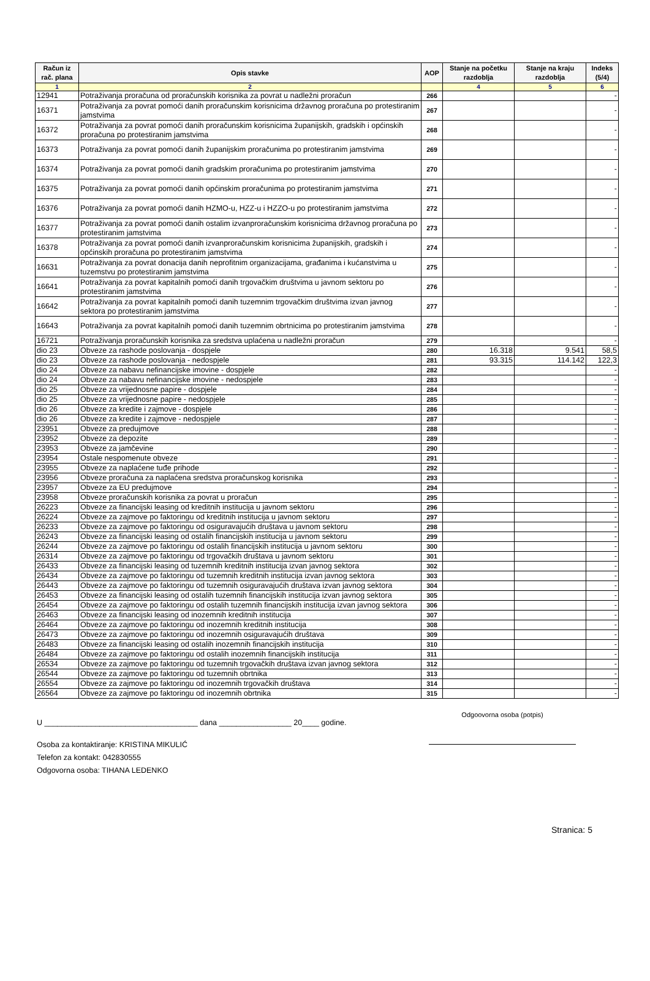| Račun iz rač. plana | Opis stavke | AOP | Stanje na početku razdoblja | Stanje na kraju razdoblja | Indeks (5/4) |
| --- | --- | --- | --- | --- | --- |
| 1 | 2 | | 4 | 5 | 6 |
| 12941 | Potraživanja proračuna od proračunskih korisnika za povrat u nadležni proračun | 266 | | | - |
| 16371 | Potraživanja za povrat pomoći danih proračunskim korisnicima državnog proračuna po protestiranim jamstvima | 267 | | | - |
| 16372 | Potraživanja za povrat pomoći danih proračunskim korisnicima županijskih, gradskih i općinskih proračuna po protestiranim jamstvima | 268 | | | - |
| 16373 | Potraživanja za povrat pomoći danih županijskim proračunima po protestiranim jamstvima | 269 | | | - |
| 16374 | Potraživanja za povrat pomoći danih gradskim proračunima po protestiranim jamstvima | 270 | | | - |
| 16375 | Potraživanja za povrat pomoći danih općinskim proračunima po protestiranim jamstvima | 271 | | | - |
| 16376 | Potraživanja za povrat pomoći danih HZMO-u, HZZ-u i HZZO-u po protestiranim jamstvima | 272 | | | - |
| 16377 | Potraživanja za povrat pomoći danih ostalim izvanproračunskim korisnicima državnog proračuna po protestiranim jamstvima | 273 | | | - |
| 16378 | Potraživanja za povrat pomoći danih izvanproračunskim korisnicima županijskih, gradskih i općinskih proračuna po protestiranim jamstvima | 274 | | | - |
| 16631 | Potraživanja za povrat donacija danih neprofitnim organizacijama, građanima i kućanstvima u tuzemstvu po protestiranim jamstvima | 275 | | | - |
| 16641 | Potraživanja za povrat kapitalnih pomoći danih trgovačkim društvima u javnom sektoru po protestiranim jamstvima | 276 | | | - |
| 16642 | Potraživanja za povrat kapitalnih pomoći danih tuzemnim trgovačkim društvima izvan javnog sektora po protestiranim jamstvima | 277 | | | - |
| 16643 | Potraživanja za povrat kapitalnih pomoći danih tuzemnim obrtnicima po protestiranim jamstvima | 278 | | | - |
| 16721 | Potraživanja proračunskih korisnika za sredstva uplaćena u nadležni proračun | 279 | | | - |
| dio 23 | Obveze za rashode poslovanja - dospjele | 280 | 16.318 | 9.541 | 58,5 |
| dio 23 | Obveze za rashode poslovanja - nedospjele | 281 | 93.315 | 114.142 | 122,3 |
| dio 24 | Obveze za nabavu nefinancijske imovine - dospjele | 282 | | | - |
| dio 24 | Obveze za nabavu nefinancijske imovine - nedospjele | 283 | | | - |
| dio 25 | Obveze za vrijednosne papire - dospjele | 284 | | | - |
| dio 25 | Obveze za vrijednosne papire - nedospjele | 285 | | | - |
| dio 26 | Obveze za kredite i zajmove - dospjele | 286 | | | - |
| dio 26 | Obveze za kredite i zajmove - nedospjele | 287 | | | - |
| 23951 | Obveze za predujmove | 288 | | | - |
| 23952 | Obveze za depozite | 289 | | | - |
| 23953 | Obveze za jamčevine | 290 | | | - |
| 23954 | Ostale nespomenute obveze | 291 | | | - |
| 23955 | Obveze za naplaćene tuđe prihode | 292 | | | - |
| 23956 | Obveze proračuna za naplaćena sredstva proračunskog korisnika | 293 | | | - |
| 23957 | Obveze za EU predujmove | 294 | | | - |
| 23958 | Obveze proračunskih korisnika za povrat u proračun | 295 | | | - |
| 26223 | Obveze za financijski leasing od kreditnih institucija u javnom sektoru | 296 | | | - |
| 26224 | Obveze za zajmove po faktoringu od kreditnih institucija u javnom sektoru | 297 | | | - |
| 26233 | Obveze za zajmove po faktoringu od osiguravajućih društava u javnom sektoru | 298 | | | - |
| 26243 | Obveze za financijski leasing od ostalih financijskih institucija u javnom sektoru | 299 | | | - |
| 26244 | Obveze za zajmove po faktoringu od ostalih financijskih institucija u javnom sektoru | 300 | | | - |
| 26314 | Obveze za zajmove po faktoringu od trgovačkih društava u javnom sektoru | 301 | | | - |
| 26433 | Obveze za financijski leasing od tuzemnih kreditnih institucija izvan javnog sektora | 302 | | | - |
| 26434 | Obveze za zajmove po faktoringu od tuzemnih kreditnih institucija izvan javnog sektora | 303 | | | - |
| 26443 | Obveze za zajmove po faktoringu od tuzemnih osiguravajućih društava izvan javnog sektora | 304 | | | - |
| 26453 | Obveze za financijski leasing od ostalih tuzemnih financijskih institucija izvan javnog sektora | 305 | | | - |
| 26454 | Obveze za zajmove po faktoringu od ostalih tuzemnih financijskih institucija izvan javnog sektora | 306 | | | - |
| 26463 | Obveze za financijski leasing od inozemnih kreditnih institucija | 307 | | | - |
| 26464 | Obveze za zajmove po faktoringu od inozemnih kreditnih institucija | 308 | | | - |
| 26473 | Obveze za zajmove po faktoringu od inozemnih osiguravajućih društava | 309 | | | - |
| 26483 | Obveze za financijski leasing od ostalih inozemnih financijskih institucija | 310 | | | - |
| 26484 | Obveze za zajmove po faktoringu od ostalih inozemnih financijskih institucija | 311 | | | - |
| 26534 | Obveze za zajmove po faktoringu od tuzemnih trgovačkih društava izvan javnog sektora | 312 | | | - |
| 26544 | Obveze za zajmove po faktoringu od tuzemnih obrtnika | 313 | | | - |
| 26554 | Obveze za zajmove po faktoringu od inozemnih trgovačkih društava | 314 | | | - |
| 26564 | Obveze za zajmove po faktoringu od inozemnih obrtnika | 315 | | | - |
U ____________________________________ dana _________________ 20____ godine.
Odgoovorna osoba (potpis)
Osoba za kontaktiranje: KRISTINA MIKULIĆ
Telefon za kontakt: 042830555
Odgovorna osoba: TIHANA LEDENKO
Stranica: 5